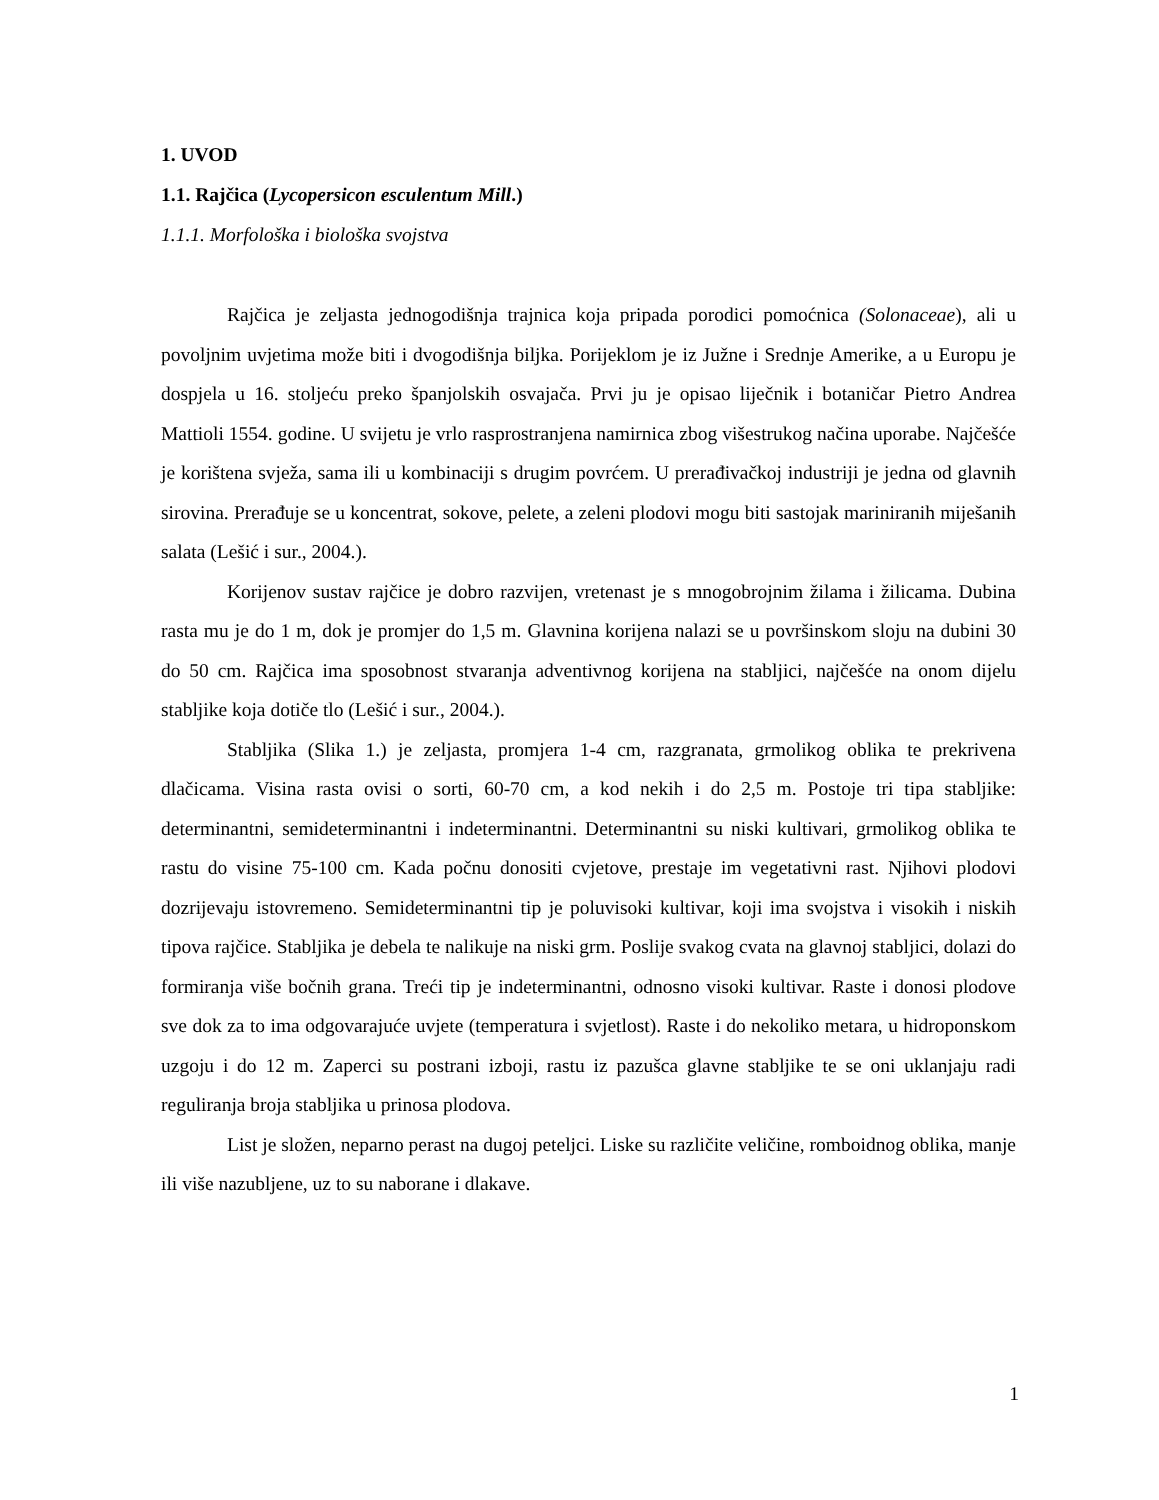1. UVOD
1.1. Rajčica (Lycopersicon esculentum Mill.)
1.1.1. Morfološka i biološka svojstva
Rajčica je zeljasta jednogodišnja trajnica koja pripada porodici pomoćnica (Solonaceae), ali u povoljnim uvjetima može biti i dvogodišnja biljka. Porijeklom je iz Južne i Srednje Amerike, a u Europu je dospjela u 16. stoljeću preko španjolskih osvajača. Prvi ju je opisao liječnik i botaničar Pietro Andrea Mattioli 1554. godine. U svijetu je vrlo rasprostranjena namirnica zbog višestrukog načina uporabe. Najčešće je korištena svježa, sama ili u kombinaciji s drugim povrćem. U prerađivačkoj industriji je jedna od glavnih sirovina. Prerađuje se u koncentrat, sokove, pelete, a zeleni plodovi mogu biti sastojak mariniranih miješanih salata (Lešić i sur., 2004.).
Korijenov sustav rajčice je dobro razvijen, vretenast je s mnogobrojnim žilama i žilicama. Dubina rasta mu je do 1 m, dok je promjer do 1,5 m. Glavnina korijena nalazi se u površinskom sloju na dubini 30 do 50 cm. Rajčica ima sposobnost stvaranja adventivnog korijena na stabljici, najčešće na onom dijelu stabljike koja dotiče tlo (Lešić i sur., 2004.).
Stabljika (Slika 1.) je zeljasta, promjera 1-4 cm, razgranata, grmolikog oblika te prekrivena dlačicama. Visina rasta ovisi o sorti, 60-70 cm, a kod nekih i do 2,5 m. Postoje tri tipa stabljike: determinantni, semideterminantni i indeterminantni. Determinantni su niski kultivari, grmolikog oblika te rastu do visine 75-100 cm. Kada počnu donositi cvjetove, prestaje im vegetativni rast. Njihovi plodovi dozrijevaju istovremeno. Semideterminantni tip je poluvisoki kultivar, koji ima svojstva i visokih i niskih tipova rajčice. Stabljika je debela te nalikuje na niski grm. Poslije svakog cvata na glavnoj stabljici, dolazi do formiranja više bočnih grana. Treći tip je indeterminantni, odnosno visoki kultivar. Raste i donosi plodove sve dok za to ima odgovarajuće uvjete (temperatura i svjetlost). Raste i do nekoliko metara, u hidroponskom uzgoju i do 12 m. Zaperci su postrani izboji, rastu iz pazušca glavne stabljike te se oni uklanjaju radi reguliranja broja stabljika u prinosa plodova.
List je složen, neparno perast na dugoj peteljci. Liske su različite veličine, romboidnog oblika, manje ili više nazubljene, uz to su naborane i dlakave.
1